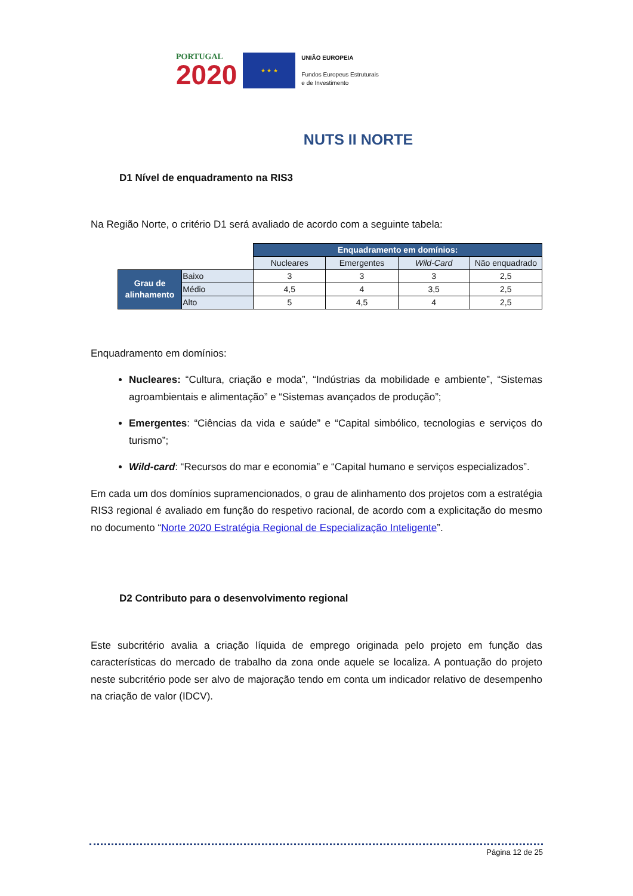PORTUGAL
2020
★ ★ ★
UNIÃO EUROPEIA
Fundos Europeus Estruturais
e de Investimento
NUTS II NORTE
D1 Nível de enquadramento na RIS3
Na Região Norte, o critério D1 será avaliado de acordo com a seguinte tabela:
| | | Enquadramento em domínios: | | | |
| | | Nucleares | Emergentes | Wild-Card | Não enquadrado |
| Grau de alinhamento | Baixo | 3 | 3 | 3 | 2,5 |
| | Médio | 4,5 | 4 | 3,5 | 2,5 |
| | Alto | 5 | 4,5 | 4 | 2,5 |
Enquadramento em domínios:
Nucleares: “Cultura, criação e moda”, “Indústrias da mobilidade e ambiente”, “Sistemas agroambientais e alimentação” e “Sistemas avançados de produção”;
Emergentes: “Ciências da vida e saúde” e “Capital simbólico, tecnologias e serviços do turismo”;
Wild-card: “Recursos do mar e economia” e “Capital humano e serviços especializados”.
Em cada um dos domínios supramencionados, o grau de alinhamento dos projetos com a estratégia RIS3 regional é avaliado em função do respetivo racional, de acordo com a explicitação do mesmo no documento “Norte 2020 Estratégia Regional de Especialização Inteligente”.
D2 Contributo para o desenvolvimento regional
Este subcritério avalia a criação líquida de emprego originada pelo projeto em função das características do mercado de trabalho da zona onde aquele se localiza. A pontuação do projeto neste subcritério pode ser alvo de majoração tendo em conta um indicador relativo de desempenho na criação de valor (IDCV).
Página 12 de 25